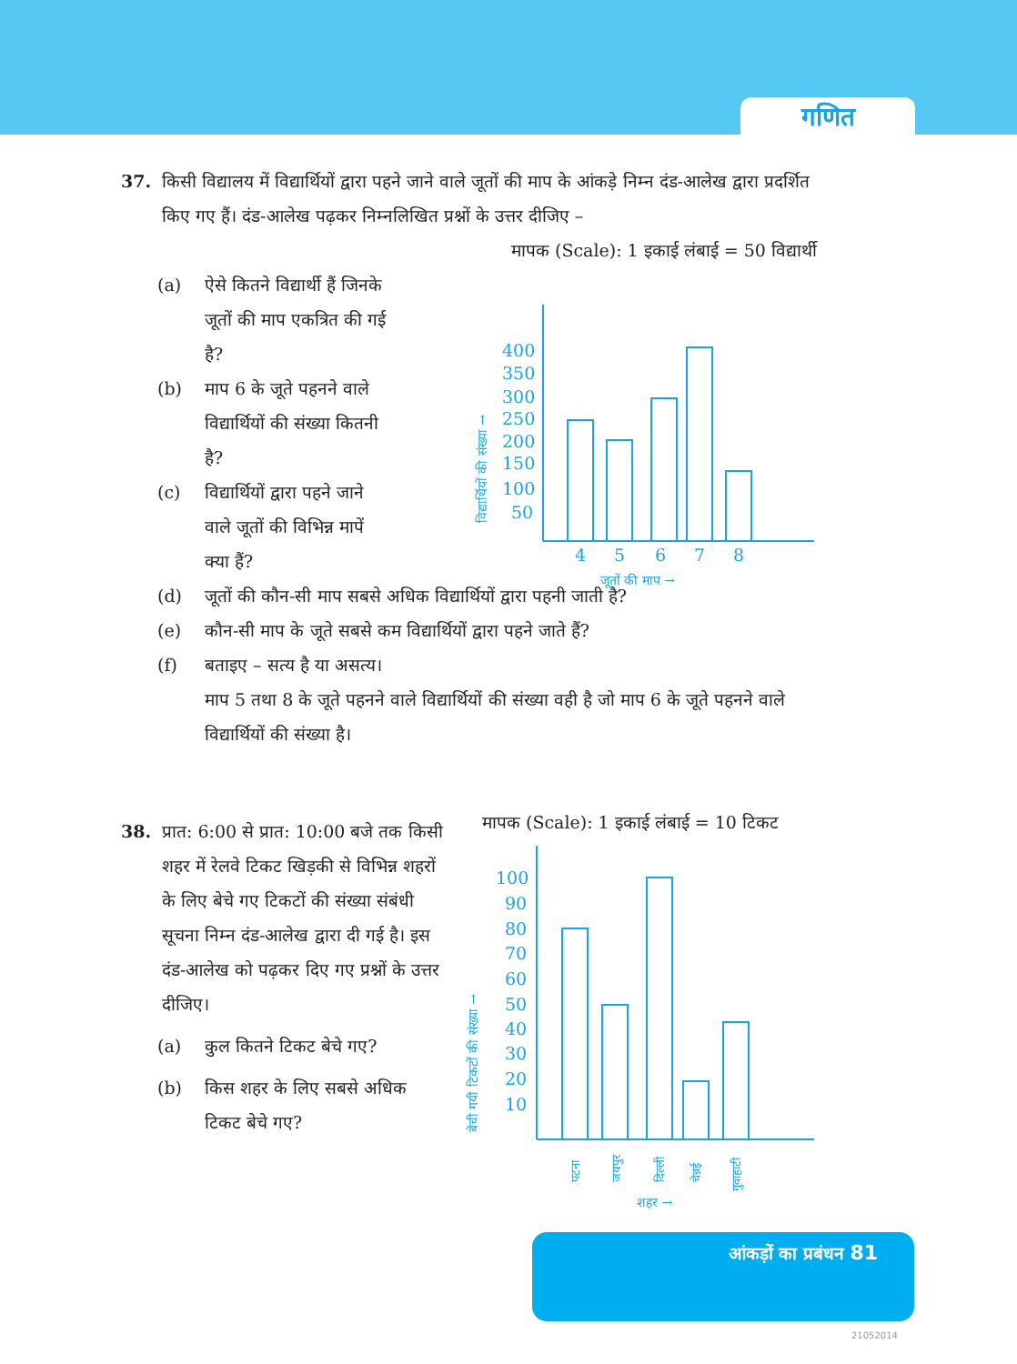गणित
37. किसी विद्यालय में विद्यार्थियों द्वारा पहने जाने वाले जूतों की माप के आंकड़े निम्न दंड-आलेख द्वारा प्रदर्शित किए गए हैं। दंड-आलेख पढ़कर निम्नलिखित प्रश्नों के उत्तर दीजिए –
मापक (Scale): 1 इकाई लंबाई = 50 विद्यार्थी
(a) ऐसे कितने विद्यार्थी हैं जिनके जूतों की माप एकत्रित की गई है?
(b) माप 6 के जूते पहनने वाले विद्यार्थियों की संख्या कितनी है?
(c) विद्यार्थियों द्वारा पहने जाने वाले जूतों की विभिन्न मापें क्या हैं?
(d) जूतों की कौन-सी माप सबसे अधिक विद्यार्थियों द्वारा पहनी जाती है?
(e) कौन-सी माप के जूते सबसे कम विद्यार्थियों द्वारा पहने जाते हैं?
(f) बताइए – सत्य है या असत्य।
माप 5 तथा 8 के जूते पहनने वाले विद्यार्थियों की संख्या वही है जो माप 6 के जूते पहनने वाले विद्यार्थियों की संख्या है।
400
350
300
250
200
150
100
50
4
5
6
7
8
जूतों की माप →
विद्यार्थियों की संख्या →
38. प्रात: 6:00 से प्रात: 10:00 बजे तक किसी शहर में रेलवे टिकट खिड़की से विभिन्न शहरों के लिए बेचे गए टिकटों की संख्या संबंधी सूचना निम्न दंड-आलेख द्वारा दी गई है। इस दंड-आलेख को पढ़कर दिए गए प्रश्नों के उत्तर दीजिए।
(a) कुल कितने टिकट बेचे गए?
(b) किस शहर के लिए सबसे अधिक टिकट बेचे गए?
मापक (Scale): 1 इकाई लंबाई = 10 टिकट
100
90
80
70
60
50
40
30
20
10
पटना
जयपुर
दिल्ली
चेन्नई
गुवाहाटी
शहर →
बेची गयी टिकटों की संख्या →
आंकड़ों का प्रबंधन 81
21052014